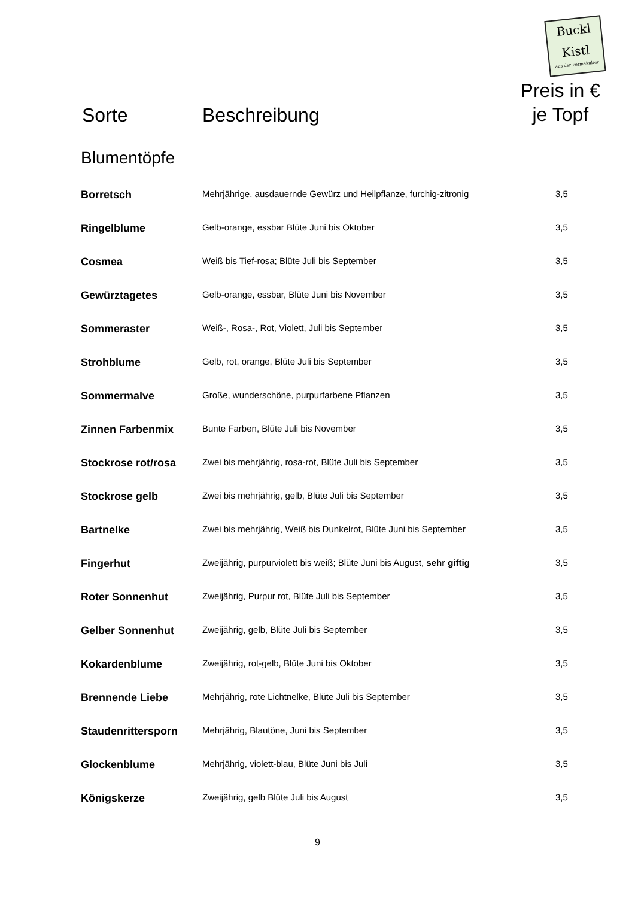Buckl Kistl
aus der Permakultur
Sorte Beschreibung
Preis in €
je Topf
Blumentöpfe
| Borretsch | Mehrjährige, ausdauernde Gewürz und Heilpflanze, furchig-zitronig | 3,5 |
| Ringelblume | Gelb-orange, essbar Blüte Juni bis Oktober | 3,5 |
| Cosmea | Weiß bis Tief-rosa; Blüte Juli bis September | 3,5 |
| Gewürztagetes | Gelb-orange, essbar, Blüte Juni bis November | 3,5 |
| Sommeraster | Weiß-, Rosa-, Rot, Violett, Juli bis September | 3,5 |
| Strohblume | Gelb, rot, orange, Blüte Juli bis September | 3,5 |
| Sommermalve | Große, wunderschöne, purpurfarbene Pflanzen | 3,5 |
| Zinnen Farbenmix | Bunte Farben, Blüte Juli bis November | 3,5 |
| Stockrose rot/rosa | Zwei bis mehrjährig, rosa-rot, Blüte Juli bis September | 3,5 |
| Stockrose gelb | Zwei bis mehrjährig, gelb, Blüte Juli bis September | 3,5 |
| Bartnelke | Zwei bis mehrjährig, Weiß bis Dunkelrot, Blüte Juni bis September | 3,5 |
| Fingerhut | Zweijährig, purpurviolett bis weiß; Blüte Juni bis August, sehr giftig | 3,5 |
| Roter Sonnenhut | Zweijährig, Purpur rot, Blüte Juli bis September | 3,5 |
| Gelber Sonnenhut | Zweijährig, gelb, Blüte Juli bis September | 3,5 |
| Kokardenblume | Zweijährig, rot-gelb, Blüte Juni bis Oktober | 3,5 |
| Brennende Liebe | Mehrjährig, rote Lichtnelke, Blüte Juli bis September | 3,5 |
| Staudenrittersporn | Mehrjährig, Blautöne, Juni bis September | 3,5 |
| Glockenblume | Mehrjährig, violett-blau, Blüte Juni bis Juli | 3,5 |
| Königskerze | Zweijährig, gelb Blüte Juli bis August | 3,5 |
9